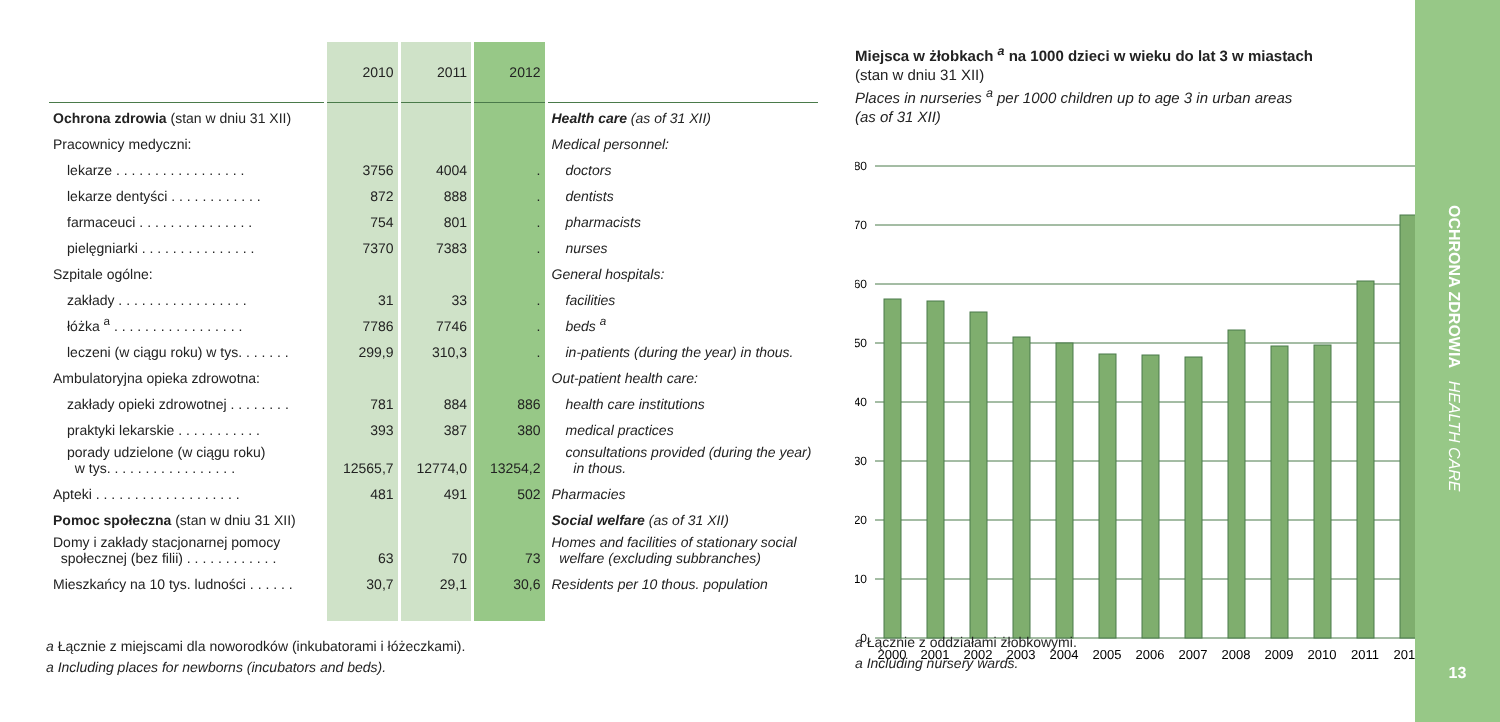| | 2010 | 2011 | 2012 | |
| --- | --- | --- | --- | --- |
| Ochrona zdrowia (stan w dniu 31 XII) | | | | Health care (as of 31 XII) |
| Pracownicy medyczni: | | | | Medical personnel: |
| lekarze . . . . . . . . . . . . . . . . . | 3756 | 4004 | . | doctors |
| lekarze dentyści . . . . . . . . . . . . | 872 | 888 | . | dentists |
| farmaceuci . . . . . . . . . . . . . . . | 754 | 801 | . | pharmacists |
| pielęgniarki . . . . . . . . . . . . . . . | 7370 | 7383 | . | nurses |
| Szpitale ogólne: | | | | General hospitals: |
| zakłady . . . . . . . . . . . . . . . . . | 31 | 33 | . | facilities |
| łóżka <sup>a</sup> . . . . . . . . . . . . . . . . . | 7786 | 7746 | . | beds <sup>a</sup> |
| leczeni (w ciągu roku) w tys. . . . . . . | 299,9 | 310,3 | . | in-patients (during the year) in thous. |
| Ambulatoryjna opieka zdrowotna: | | | | Out-patient health care: |
| zakłady opieki zdrowotnej . . . . . . . . | 781 | 884 | 886 | health care institutions |
| praktyki lekarskie . . . . . . . . . . . | 393 | 387 | 380 | medical practices |
| porady udzielone (w ciągu roku) w tys. . . . . . . . . . . . . . . . . | 12565,7 | 12774,0 | 13254,2 | consultations provided (during the year) in thous. |
| Apteki . . . . . . . . . . . . . . . . . . . | 481 | 491 | 502 | Pharmacies |
| Pomoc społeczna (stan w dniu 31 XII) | | | | Social welfare (as of 31 XII) |
| Domy i zakłady stacjonarnej pomocy społecznej (bez filii) . . . . . . . . . . . . | 63 | 70 | 73 | Homes and facilities of stationary social welfare (excluding subbranches) |
| Mieszkańcy na 10 tys. ludności . . . . . . | 30,7 | 29,1 | 30,6 | Residents per 10 thous. population |
a Łącznie z miejscami dla noworodków (inkubatorami i łóżeczkami).
a Including places for newborns (incubators and beds).
Miejsca w żłobkach <sup>a</sup> na 1000 dzieci w wieku do lat 3 w miastach
(stan w dniu 31 XII)
Places in nurseries <sup>a</sup> per 1000 children up to age 3 in urban areas
(as of 31 XII)
80
70
60
50
40
30
20
10
0
2000
2001
2002
2003
2004
2005
2006
2007
2008
2009
2010
2011
2012
a Łącznie z oddziałami żłobkowymi.
a Including nursery wards.
OCHRONA ZDROWIA HEALTH CARE
13